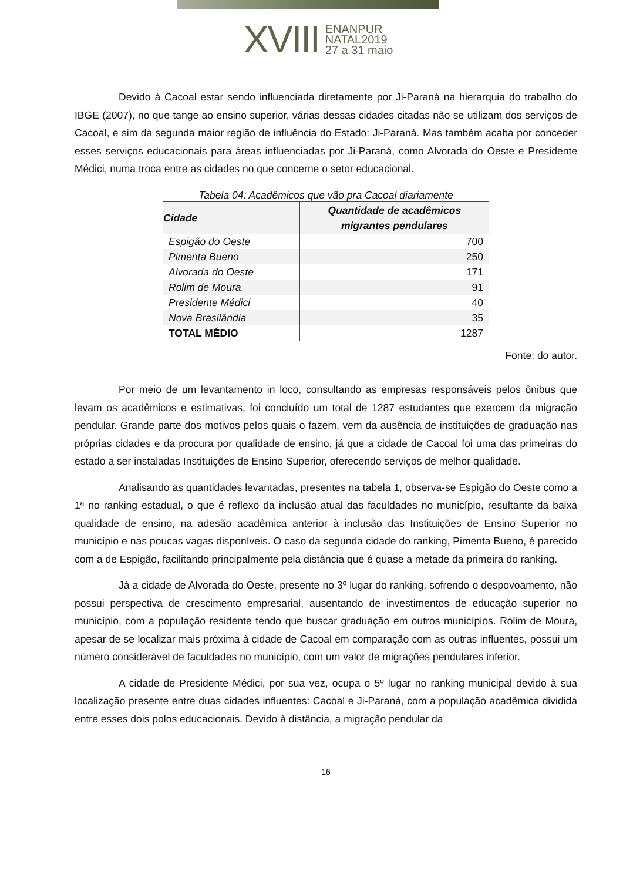XVIII ENANPUR
NATAL2019
27 a 31 maio
Devido à Cacoal estar sendo influenciada diretamente por Ji-Paraná na hierarquia do trabalho do IBGE (2007), no que tange ao ensino superior, várias dessas cidades citadas não se utilizam dos serviços de Cacoal, e sim da segunda maior região de influência do Estado: Ji-Paraná. Mas também acaba por conceder esses serviços educacionais para áreas influenciadas por Ji-Paraná, como Alvorada do Oeste e Presidente Médici, numa troca entre as cidades no que concerne o setor educacional.
Tabela 04: Acadêmicos que vão pra Cacoal diariamente
| Cidade | Quantidade de acadêmicos migrantes pendulares |
| --- | --- |
| Espigão do Oeste | 700 |
| Pimenta Bueno | 250 |
| Alvorada do Oeste | 171 |
| Rolim de Moura | 91 |
| Presidente Médici | 40 |
| Nova Brasilândia | 35 |
| TOTAL MÉDIO | 1287 |
Fonte: do autor.
Por meio de um levantamento in loco, consultando as empresas responsáveis pelos ônibus que levam os acadêmicos e estimativas, foi concluído um total de 1287 estudantes que exercem da migração pendular. Grande parte dos motivos pelos quais o fazem, vem da ausência de instituições de graduação nas próprias cidades e da procura por qualidade de ensino, já que a cidade de Cacoal foi uma das primeiras do estado a ser instaladas Instituições de Ensino Superior, oferecendo serviços de melhor qualidade.
Analisando as quantidades levantadas, presentes na tabela 1, observa-se Espigão do Oeste como a 1ª no ranking estadual, o que é reflexo da inclusão atual das faculdades no município, resultante da baixa qualidade de ensino, na adesão acadêmica anterior à inclusão das Instituições de Ensino Superior no município e nas poucas vagas disponíveis. O caso da segunda cidade do ranking, Pimenta Bueno, é parecido com a de Espigão, facilitando principalmente pela distância que é quase a metade da primeira do ranking.
Já a cidade de Alvorada do Oeste, presente no 3º lugar do ranking, sofrendo o despovoamento, não possui perspectiva de crescimento empresarial, ausentando de investimentos de educação superior no município, com a população residente tendo que buscar graduação em outros municípios. Rolim de Moura, apesar de se localizar mais próxima à cidade de Cacoal em comparação com as outras influentes, possui um número considerável de faculdades no município, com um valor de migrações pendulares inferior.
A cidade de Presidente Médici, por sua vez, ocupa o 5º lugar no ranking municipal devido à sua localização presente entre duas cidades influentes: Cacoal e Ji-Paraná, com a população acadêmica dividida entre esses dois polos educacionais. Devido à distância, a migração pendular da
16